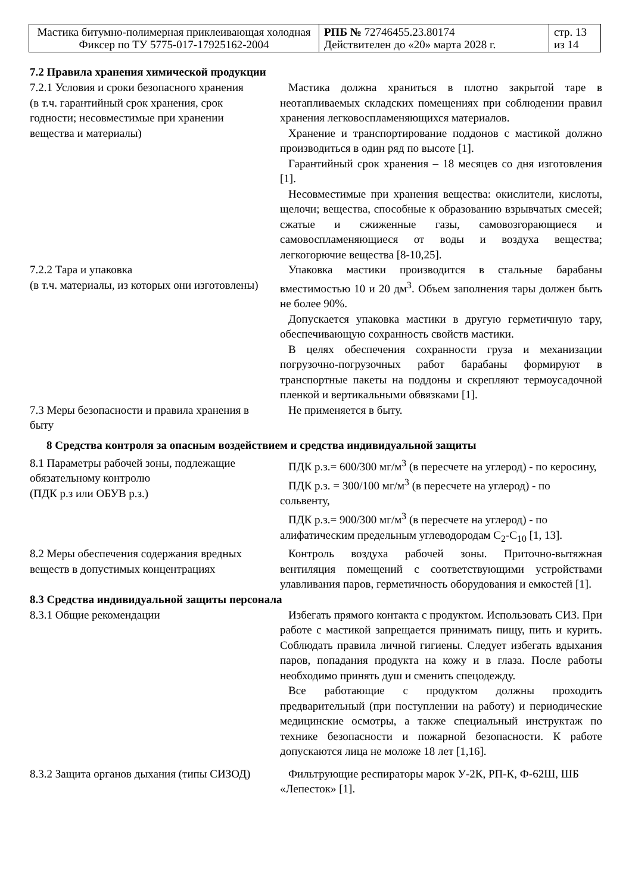| Мастика битумно-полимерная приклеивающая холодная Фиксер по ТУ 5775-017-17925162-2004 | РПБ № 72746455.23.80174 Действителен до «20» марта 2028 г. | стр. 13 из 14 |
| 7.2 Правила хранения химической продукции | |
| 7.2.1 Условия и сроки безопасного хранения (в т.ч. гарантийный срок хранения, срок годности; несовместимые при хранении вещества и материалы) | Мастика должна храниться в плотно закрытой таре в неотапливаемых складских помещениях при соблюдении правил хранения легковоспламеняющихся материалов. Хранение и транспортирование поддонов с мастикой должно производиться в один ряд по высоте [1]. Гарантийный срок хранения – 18 месяцев со дня изготовления [1]. Несовместимые при хранения вещества: окислители, кислоты, щелочи; вещества, способные к образованию взрывчатых смесей; сжатые и сжиженные газы, самовозгорающиеся и самовоспламеняющиеся от воды и воздуха вещества; легкогорючие вещества [8-10,25]. |
| 7.2.2 Тара и упаковка (в т.ч. материалы, из которых они изготовлены) | Упаковка мастики производится в стальные барабаны вместимостью 10 и 20 дм<sup>3</sup>. Объем заполнения тары должен быть не более 90%. Допускается упаковка мастики в другую герметичную тару, обеспечивающую сохранность свойств мастики. В целях обеспечения сохранности груза и механизации погрузочно-погрузочных работ барабаны формируют в транспортные пакеты на поддоны и скрепляют термоусадочной пленкой и вертикальными обвязками [1]. |
| 7.3 Меры безопасности и правила хранения в быту | Не применяется в быту. |
| 8 Средства контроля за опасным воздействием и средства индивидуальной защиты | |
| 8.1 Параметры рабочей зоны, подлежащие обязательному контролю (ПДК р.з или ОБУВ р.з.) | ПДК р.з.= 600/300 мг/м<sup>3</sup> (в пересчете на углерод) - по керосину, ПДК р.з. = 300/100 мг/м<sup>3</sup> (в пересчете на углерод) - по сольвенту, ПДК р.з.= 900/300 мг/м<sup>3</sup> (в пересчете на углерод) - по алифатическим предельным углеводородам С<sub>2</sub>-С<sub>10</sub> [1, 13]. |
| 8.2 Меры обеспечения содержания вредных веществ в допустимых концентрациях | Контроль воздуха рабочей зоны. Приточно-вытяжная вентиляция помещений с соответствующими устройствами улавливания паров, герметичность оборудования и емкостей [1]. |
| 8.3 Средства индивидуальной защиты персонала | |
| 8.3.1 Общие рекомендации | Избегать прямого контакта с продуктом. Использовать СИЗ. При работе с мастикой запрещается принимать пищу, пить и курить. Соблюдать правила личной гигиены. Следует избегать вдыхания паров, попадания продукта на кожу и в глаза. После работы необходимо принять душ и сменить спецодежду. Все работающие с продуктом должны проходить предварительный (при поступлении на работу) и периодические медицинские осмотры, а также специальный инструктаж по технике безопасности и пожарной безопасности. К работе допускаются лица не моложе 18 лет [1,16]. |
| 8.3.2 Защита органов дыхания (типы СИЗОД) | Фильтрующие респираторы марок У-2К, РП-К, Ф-62Ш, ШБ «Лепесток» [1]. |